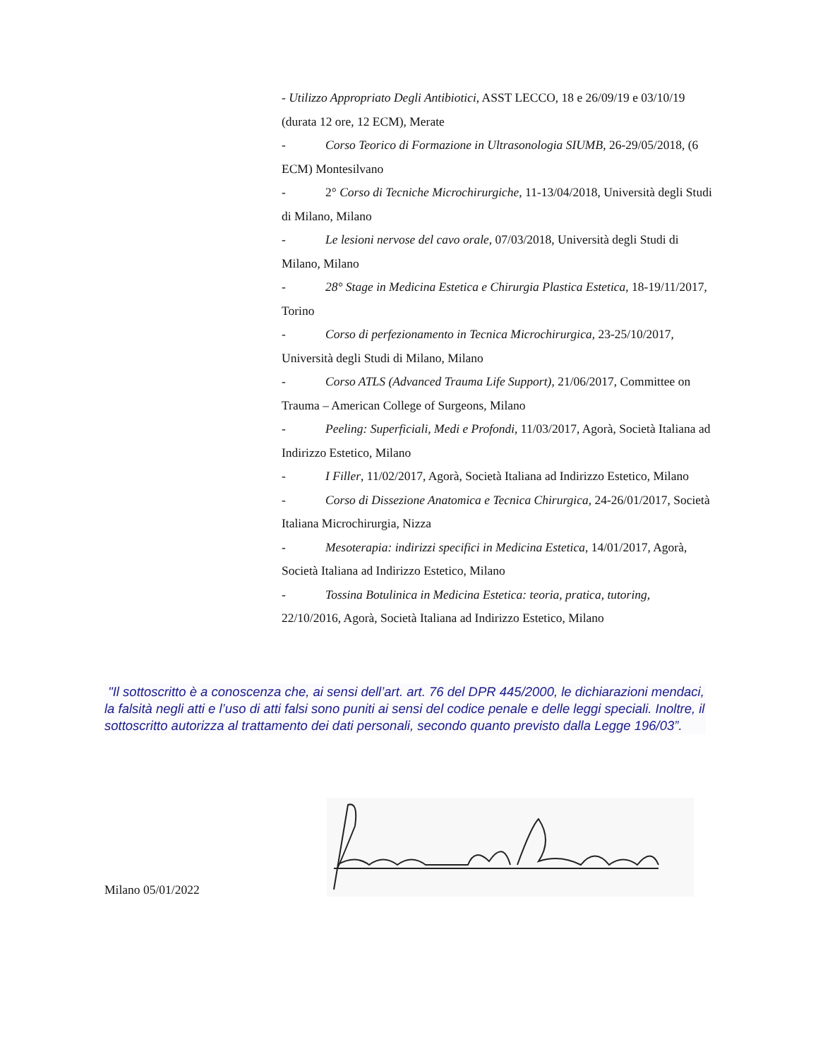- Utilizzo Appropriato Degli Antibiotici, ASST LECCO, 18 e 26/09/19 e 03/10/19 (durata 12 ore, 12 ECM), Merate
- Corso Teorico di Formazione in Ultrasonologia SIUMB, 26-29/05/2018, (6 ECM) Montesilvano
- 2° Corso di Tecniche Microchirurgiche, 11-13/04/2018, Università degli Studi di Milano, Milano
- Le lesioni nervose del cavo orale, 07/03/2018, Università degli Studi di Milano, Milano
- 28° Stage in Medicina Estetica e Chirurgia Plastica Estetica, 18-19/11/2017, Torino
- Corso di perfezionamento in Tecnica Microchirurgica, 23-25/10/2017, Università degli Studi di Milano, Milano
- Corso ATLS (Advanced Trauma Life Support), 21/06/2017, Committee on Trauma – American College of Surgeons, Milano
- Peeling: Superficiali, Medi e Profondi, 11/03/2017, Agorà, Società Italiana ad Indirizzo Estetico, Milano
- I Filler, 11/02/2017, Agorà, Società Italiana ad Indirizzo Estetico, Milano
- Corso di Dissezione Anatomica e Tecnica Chirurgica, 24-26/01/2017, Società Italiana Microchirurgia, Nizza
- Mesoterapia: indirizzi specifici in Medicina Estetica, 14/01/2017, Agorà, Società Italiana ad Indirizzo Estetico, Milano
- Tossina Botulinica in Medicina Estetica: teoria, pratica, tutoring, 22/10/2016, Agorà, Società Italiana ad Indirizzo Estetico, Milano
"Il sottoscritto è a conoscenza che, ai sensi dell’art. art. 76 del DPR 445/2000, le dichiarazioni mendaci, la falsità negli atti e l’uso di atti falsi sono puniti ai sensi del codice penale e delle leggi speciali. Inoltre, il sottoscritto autorizza al trattamento dei dati personali, secondo quanto previsto dalla Legge 196/03”.
Milano 05/01/2022